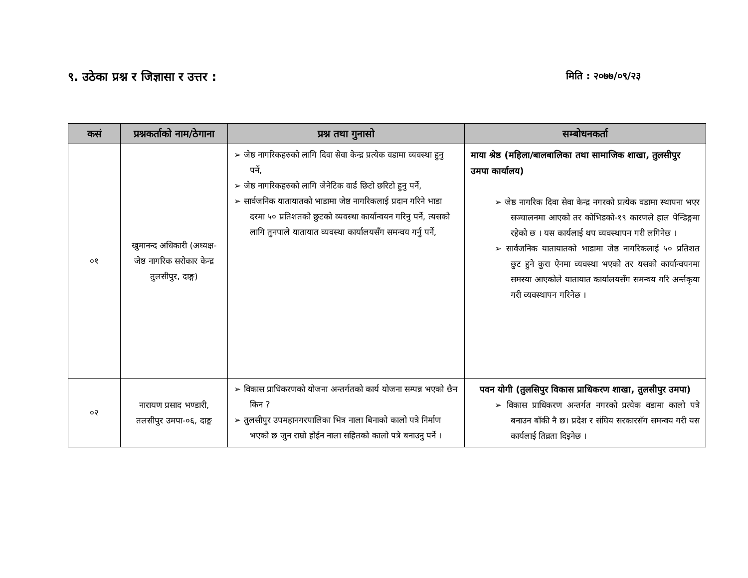९. उठेका प्रश्न र जिज्ञासा र उत्तर : मिति : २०७७/०९/२३
| कसं | प्रश्नकर्ताको नाम/ठेगाना | प्रश्न तथा गुनासो | सम्बोधनकर्ता |
| --- | --- | --- | --- |
| ०१ | खुमानन्द अधिकारी (अध्यक्ष-जेष्ठ नागरिक सरोकार केन्द्र तुलसीपुर, दाङ्ग) | ➢ जेष्ठ नागरिकहरुको लागि दिवा सेवा केन्द्र प्रत्येक वडामा व्यवस्था हुनु पर्ने, ➢ जेष्ठ नागरिकहरुको लागि जेनेटिक वार्ड छिटो छरिटो हुनु पर्ने, ➢ सार्वजनिक यातायातको भाडामा जेष्ठ नागरिकलाई प्रदान गरिने भाडा दरमा ५० प्रतिशतको छुटको व्यवस्था कार्यान्वयन गरिनु पर्ने, त्यसको लागि तुनपाले यातायात व्यवस्था कार्यालयसँग समन्वय गर्नु पर्ने, | माया श्रेष्ठ (महिला/बालबालिका तथा सामाजिक शाखा, तुलसीपुर उमपा कार्यालय) ➢ जेष्ठ नागरिक दिवा सेवा केन्द्र नगरको प्रत्येक वडामा स्थापना भएर सञ्चालनमा आएको तर कोभिडको-१९ कारणले हाल पेन्डिङ्गमा रहेको छ । यस कार्यलाई थप व्यवस्थापन गरी लगिनेछ । ➢ सार्वजनिक यातायातको भाडामा जेष्ठ नागरिकलाई ५० प्रतिशत छुट हुने कुरा ऐनमा व्यवस्था भएको तर यसको कार्यान्वयनमा समस्या आएकोले यातायात कार्यालयसँग समन्वय गरि अर्न्तकृया गरी व्यवस्थापन गरिनेछ । |
| ०२ | नारायण प्रसाद भण्डारी, तलसीपुर उमपा-०६, दाङ्ग | ➢ विकास प्राधिकरणको योजना अन्तर्गतको कार्य योजना सम्पन्न भएको छैन किन ? ➢ तुलसीपुर उपमहानगरपालिका भित्र नाला बिनाको कालो पत्रे निर्माण भएको छ जुन राम्रो होईन नाला सहितको कालो पत्रे बनाउनु पर्ने । | पवन योगी (तुलसिपुर विकास प्राधिकरण शाखा, तुलसीपुर उमपा) ➢ विकास प्राधिकरण अन्तर्गत नगरको प्रत्येक वडामा कालो पत्रे बनाउन बाँकी नै छ। प्रदेश र संघिय सरकारसँग समन्वय गरी यस कार्यलाई तिव्रता दिइनेछ । |